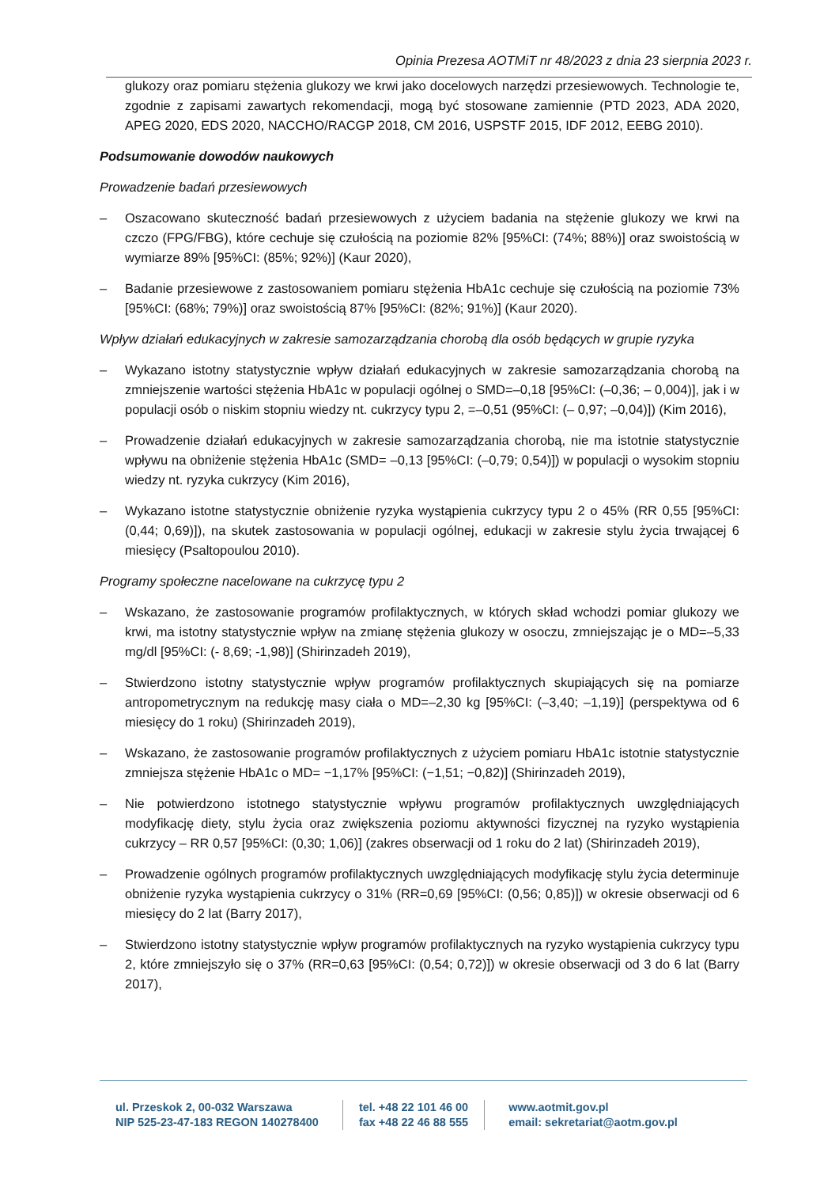Opinia Prezesa AOTMiT nr 48/2023 z dnia 23 sierpnia 2023 r.
glukozy oraz pomiaru stężenia glukozy we krwi jako docelowych narzędzi przesiewowych. Technologie te, zgodnie z zapisami zawartych rekomendacji, mogą być stosowane zamiennie (PTD 2023, ADA 2020, APEG 2020, EDS 2020, NACCHO/RACGP 2018, CM 2016, USPSTF 2015, IDF 2012, EEBG 2010).
Podsumowanie dowodów naukowych
Prowadzenie badań przesiewowych
– Oszacowano skuteczność badań przesiewowych z użyciem badania na stężenie glukozy we krwi na czczo (FPG/FBG), które cechuje się czułością na poziomie 82% [95%CI: (74%; 88%)] oraz swoistością w wymiarze 89% [95%CI: (85%; 92%)] (Kaur 2020),
– Badanie przesiewowe z zastosowaniem pomiaru stężenia HbA1c cechuje się czułością na poziomie 73% [95%CI: (68%; 79%)] oraz swoistością 87% [95%CI: (82%; 91%)] (Kaur 2020).
Wpływ działań edukacyjnych w zakresie samozarządzania chorobą dla osób będących w grupie ryzyka
– Wykazano istotny statystycznie wpływ działań edukacyjnych w zakresie samozarządzania chorobą na zmniejszenie wartości stężenia HbA1c w populacji ogólnej o SMD=–0,18 [95%CI: (–0,36; – 0,004)], jak i w populacji osób o niskim stopniu wiedzy nt. cukrzycy typu 2, =–0,51 (95%CI: (– 0,97; –0,04)]) (Kim 2016),
– Prowadzenie działań edukacyjnych w zakresie samozarządzania chorobą, nie ma istotnie statystycznie wpływu na obniżenie stężenia HbA1c (SMD= –0,13 [95%CI: (–0,79; 0,54)]) w populacji o wysokim stopniu wiedzy nt. ryzyka cukrzycy (Kim 2016),
– Wykazano istotne statystycznie obniżenie ryzyka wystąpienia cukrzycy typu 2 o 45% (RR 0,55 [95%CI: (0,44; 0,69)]), na skutek zastosowania w populacji ogólnej, edukacji w zakresie stylu życia trwającej 6 miesięcy (Psaltopoulou 2010).
Programy społeczne nacelowane na cukrzycę typu 2
– Wskazano, że zastosowanie programów profilaktycznych, w których skład wchodzi pomiar glukozy we krwi, ma istotny statystycznie wpływ na zmianę stężenia glukozy w osoczu, zmniejszając je o MD=–5,33 mg/dl [95%CI: (- 8,69; -1,98)] (Shirinzadeh 2019),
– Stwierdzono istotny statystycznie wpływ programów profilaktycznych skupiających się na pomiarze antropometrycznym na redukcję masy ciała o MD=–2,30 kg [95%CI: (–3,40; –1,19)] (perspektywa od 6 miesięcy do 1 roku) (Shirinzadeh 2019),
– Wskazano, że zastosowanie programów profilaktycznych z użyciem pomiaru HbA1c istotnie statystycznie zmniejsza stężenie HbA1c o MD= −1,17% [95%CI: (−1,51; −0,82)] (Shirinzadeh 2019),
– Nie potwierdzono istotnego statystycznie wpływu programów profilaktycznych uwzględniających modyfikację diety, stylu życia oraz zwiększenia poziomu aktywności fizycznej na ryzyko wystąpienia cukrzycy – RR 0,57 [95%CI: (0,30; 1,06)] (zakres obserwacji od 1 roku do 2 lat) (Shirinzadeh 2019),
– Prowadzenie ogólnych programów profilaktycznych uwzględniających modyfikację stylu życia determinuje obniżenie ryzyka wystąpienia cukrzycy o 31% (RR=0,69 [95%CI: (0,56; 0,85)]) w okresie obserwacji od 6 miesięcy do 2 lat (Barry 2017),
– Stwierdzono istotny statystycznie wpływ programów profilaktycznych na ryzyko wystąpienia cukrzycy typu 2, które zmniejszyło się o 37% (RR=0,63 [95%CI: (0,54; 0,72)]) w okresie obserwacji od 3 do 6 lat (Barry 2017),
ul. Przeskok 2, 00-032 Warszawa
NIP 525-23-47-183 REGON 140278400
tel. +48 22 101 46 00
fax +48 22 46 88 555
www.aotmit.gov.pl
email: sekretariat@aotm.gov.pl